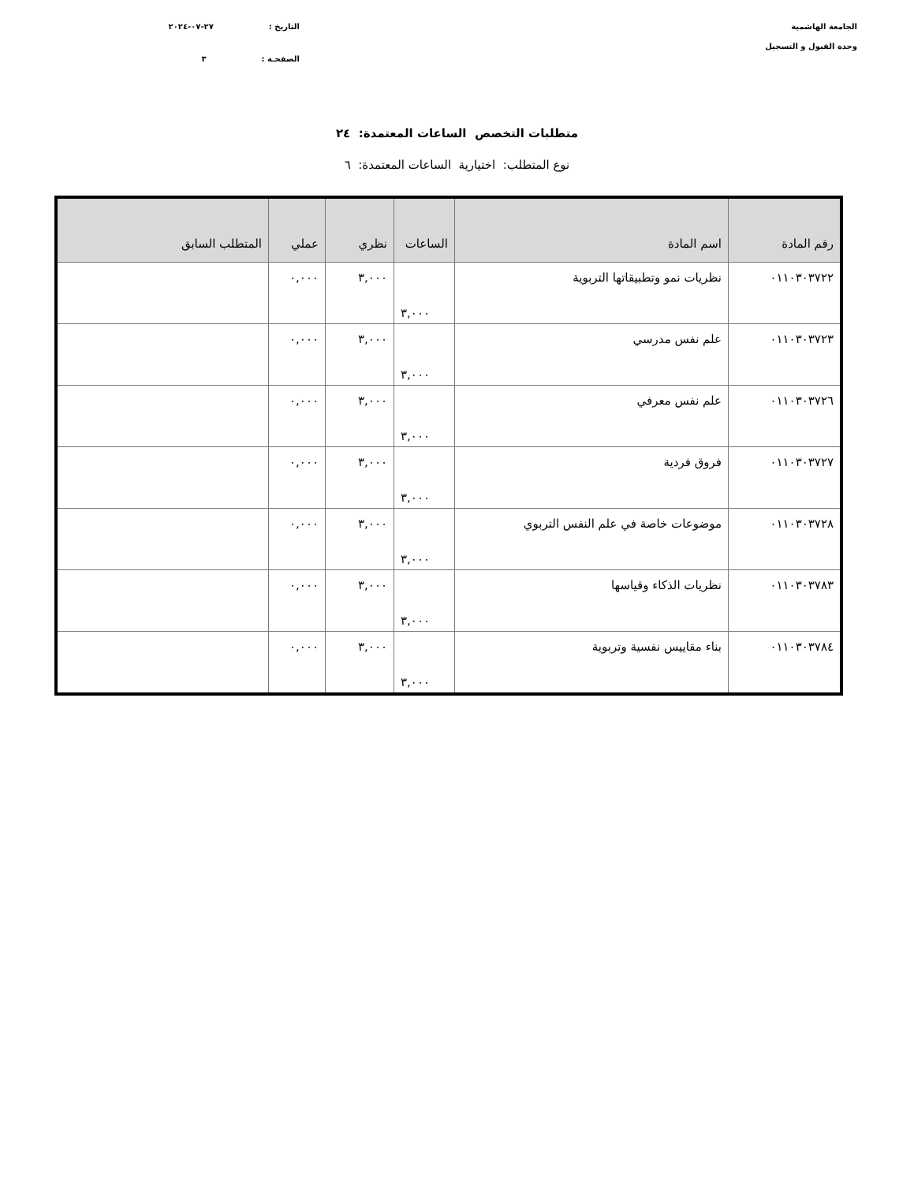الجامعة الهاشمية
وحدة القبول و التسجيل
التاريخ : ٢٧-٠٧-٢٠٢٤
الصفحـة : ٣
متطلبات التخصص الساعات المعتمدة: ٢٤
نوع المتطلب: اختيارية الساعات المعتمدة: ٦
| رقم المادة | اسم المادة | الساعات | نظري | عملي | المتطلب السابق |
| --- | --- | --- | --- | --- | --- |
| ٠١١٠٣٠٣٧٢٢ | نظريات نمو وتطبيقاتها التربوية | ٣,٠٠٠ | ٣,٠٠٠ | ٠,٠٠٠ | |
| ٠١١٠٣٠٣٧٢٣ | علم نفس مدرسي | ٣,٠٠٠ | ٣,٠٠٠ | ٠,٠٠٠ | |
| ٠١١٠٣٠٣٧٢٦ | علم نفس معرفي | ٣,٠٠٠ | ٣,٠٠٠ | ٠,٠٠٠ | |
| ٠١١٠٣٠٣٧٢٧ | فروق فردية | ٣,٠٠٠ | ٣,٠٠٠ | ٠,٠٠٠ | |
| ٠١١٠٣٠٣٧٢٨ | موضوعات خاصة في علم النفس التربوي | ٣,٠٠٠ | ٣,٠٠٠ | ٠,٠٠٠ | |
| ٠١١٠٣٠٣٧٨٣ | نظريات الذكاء وقياسها | ٣,٠٠٠ | ٣,٠٠٠ | ٠,٠٠٠ | |
| ٠١١٠٣٠٣٧٨٤ | بناء مقاييس نفسية وتربوية | ٣,٠٠٠ | ٣,٠٠٠ | ٠,٠٠٠ | |